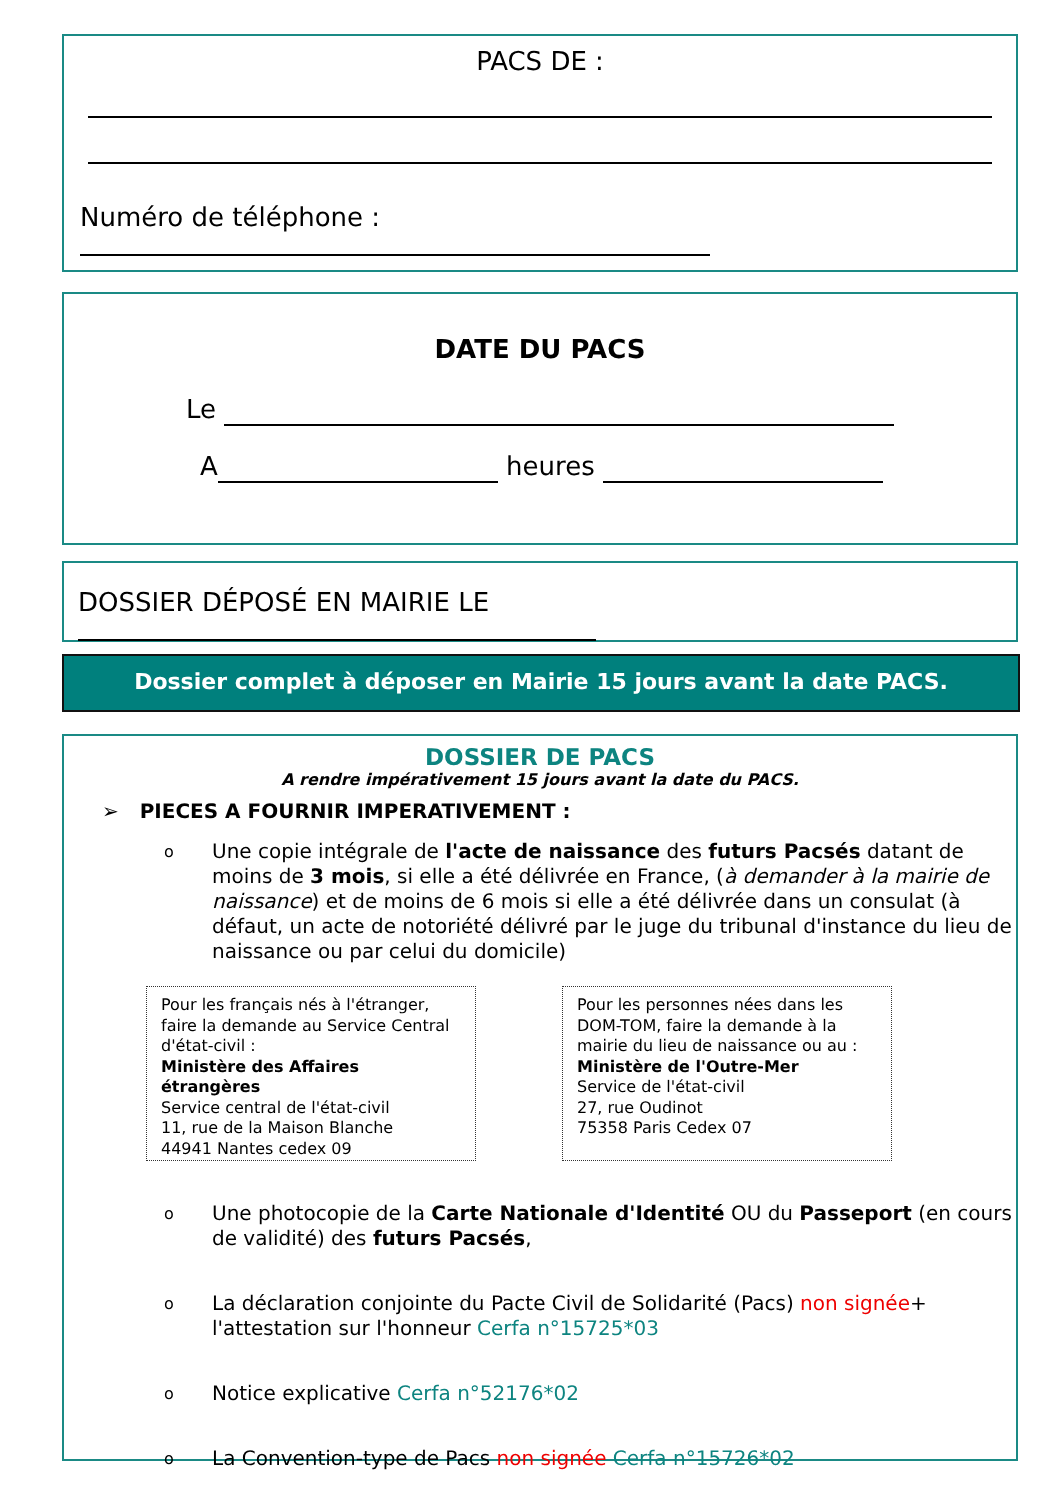PACS DE :
Numéro de téléphone :
DATE DU PACS
Le
A heures
DOSSIER DÉPOSÉ EN MAIRIE LE
Dossier complet à déposer en Mairie 15 jours avant la date PACS.
DOSSIER DE PACS
A rendre impérativement 15 jours avant la date du PACS.
➢ PIECES A FOURNIR IMPERATIVEMENT :
o Une copie intégrale de l'acte de naissance des futurs Pacsés datant de moins de 3 mois, si elle a été délivrée en France, (à demander à la mairie de naissance) et de moins de 6 mois si elle a été délivrée dans un consulat (à défaut, un acte de notoriété délivré par le juge du tribunal d'instance du lieu de naissance ou par celui du domicile)
Pour les français nés à l'étranger, faire la demande au Service Central d'état-civil :
Ministère des Affaires étrangères
Service central de l'état-civil
11, rue de la Maison Blanche
44941 Nantes cedex 09
Pour les personnes nées dans les DOM-TOM, faire la demande à la mairie du lieu de naissance ou au :
Ministère de l'Outre-Mer
Service de l'état-civil
27, rue Oudinot
75358 Paris Cedex 07
o Une photocopie de la Carte Nationale d'Identité OU du Passeport (en cours de validité) des futurs Pacsés,
o La déclaration conjointe du Pacte Civil de Solidarité (Pacs) non signée+ l'attestation sur l'honneur Cerfa n°15725*03
o Notice explicative Cerfa n°52176*02
o La Convention-type de Pacs non signée Cerfa n°15726*02